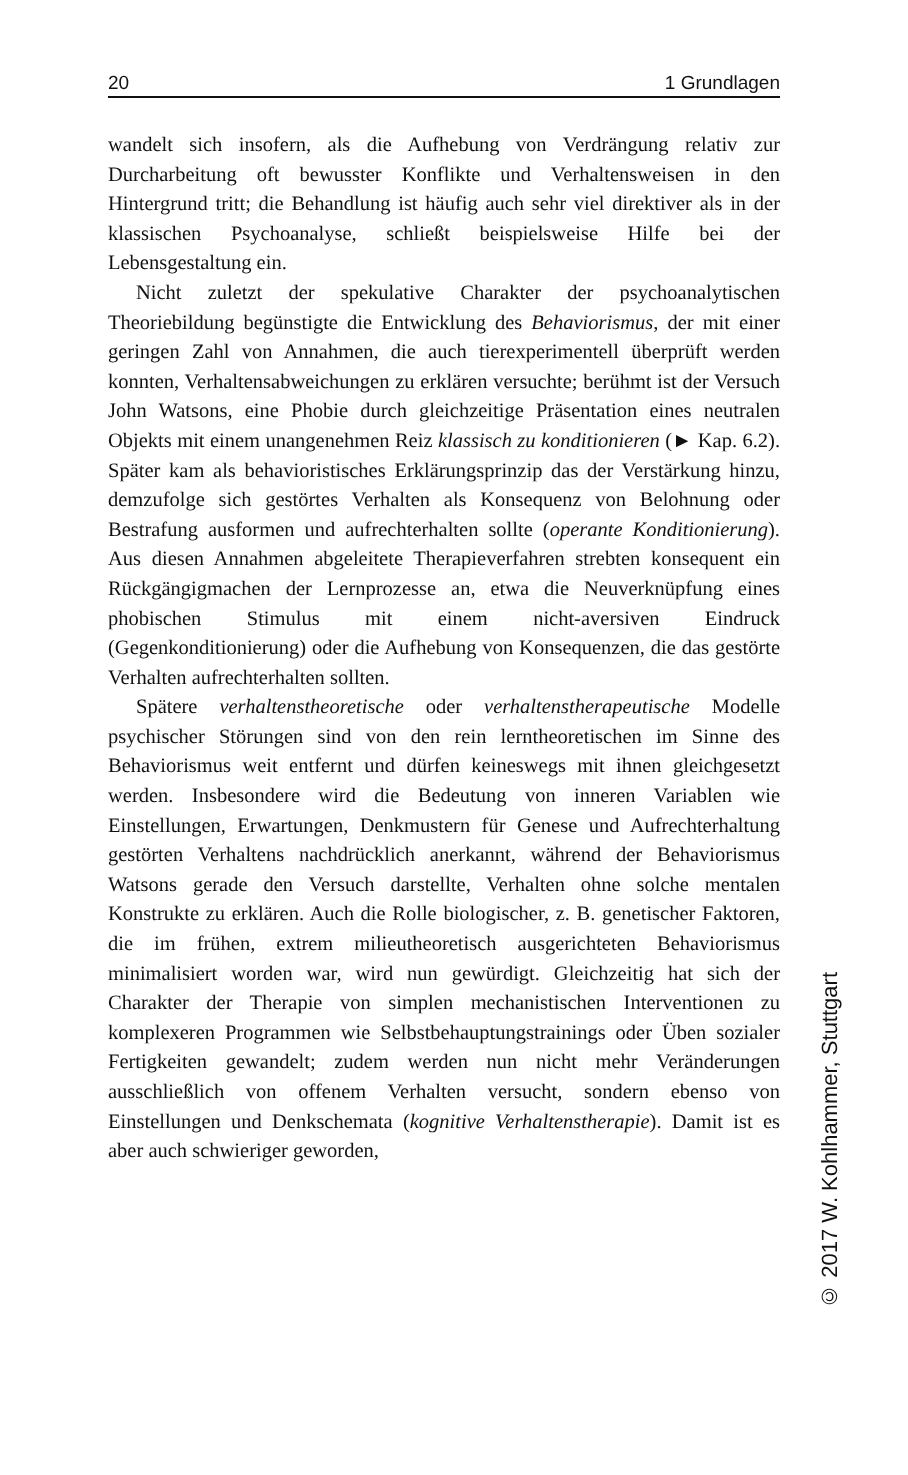20 1 Grundlagen
wandelt sich insofern, als die Aufhebung von Verdrängung relativ zur Durcharbeitung oft bewusster Konflikte und Verhaltensweisen in den Hintergrund tritt; die Behandlung ist häufig auch sehr viel direktiver als in der klassischen Psychoanalyse, schließt beispielsweise Hilfe bei der Lebensgestaltung ein.
Nicht zuletzt der spekulative Charakter der psychoanalytischen Theoriebildung begünstigte die Entwicklung des Behaviorismus, der mit einer geringen Zahl von Annahmen, die auch tierexperimentell überprüft werden konnten, Verhaltensabweichungen zu erklären versuchte; berühmt ist der Versuch John Watsons, eine Phobie durch gleichzeitige Präsentation eines neutralen Objekts mit einem unangenehmen Reiz klassisch zu konditionieren (► Kap. 6.2). Später kam als behavioristisches Erklärungsprinzip das der Verstärkung hinzu, demzufolge sich gestörtes Verhalten als Konsequenz von Belohnung oder Bestrafung ausformen und aufrechterhalten sollte (operante Konditionierung). Aus diesen Annahmen abgeleitete Therapieverfahren strebten konsequent ein Rückgängigmachen der Lernprozesse an, etwa die Neuverknüpfung eines phobischen Stimulus mit einem nicht-aversiven Eindruck (Gegenkonditionierung) oder die Aufhebung von Konsequenzen, die das gestörte Verhalten aufrechterhalten sollten.
Spätere verhaltenstheoretische oder verhaltenstherapeutische Modelle psychischer Störungen sind von den rein lerntheoretischen im Sinne des Behaviorismus weit entfernt und dürfen keineswegs mit ihnen gleichgesetzt werden. Insbesondere wird die Bedeutung von inneren Variablen wie Einstellungen, Erwartungen, Denkmustern für Genese und Aufrechterhaltung gestörten Verhaltens nachdrücklich anerkannt, während der Behaviorismus Watsons gerade den Versuch darstellte, Verhalten ohne solche mentalen Konstrukte zu erklären. Auch die Rolle biologischer, z. B. genetischer Faktoren, die im frühen, extrem milieutheoretisch ausgerichteten Behaviorismus minimalisiert worden war, wird nun gewürdigt. Gleichzeitig hat sich der Charakter der Therapie von simplen mechanistischen Interventionen zu komplexeren Programmen wie Selbstbehauptungstrainings oder Üben sozialer Fertigkeiten gewandelt; zudem werden nun nicht mehr Veränderungen ausschließlich von offenem Verhalten versucht, sondern ebenso von Einstellungen und Denkschemata (kognitive Verhaltenstherapie). Damit ist es aber auch schwieriger geworden,
© 2017 W. Kohlhammer, Stuttgart